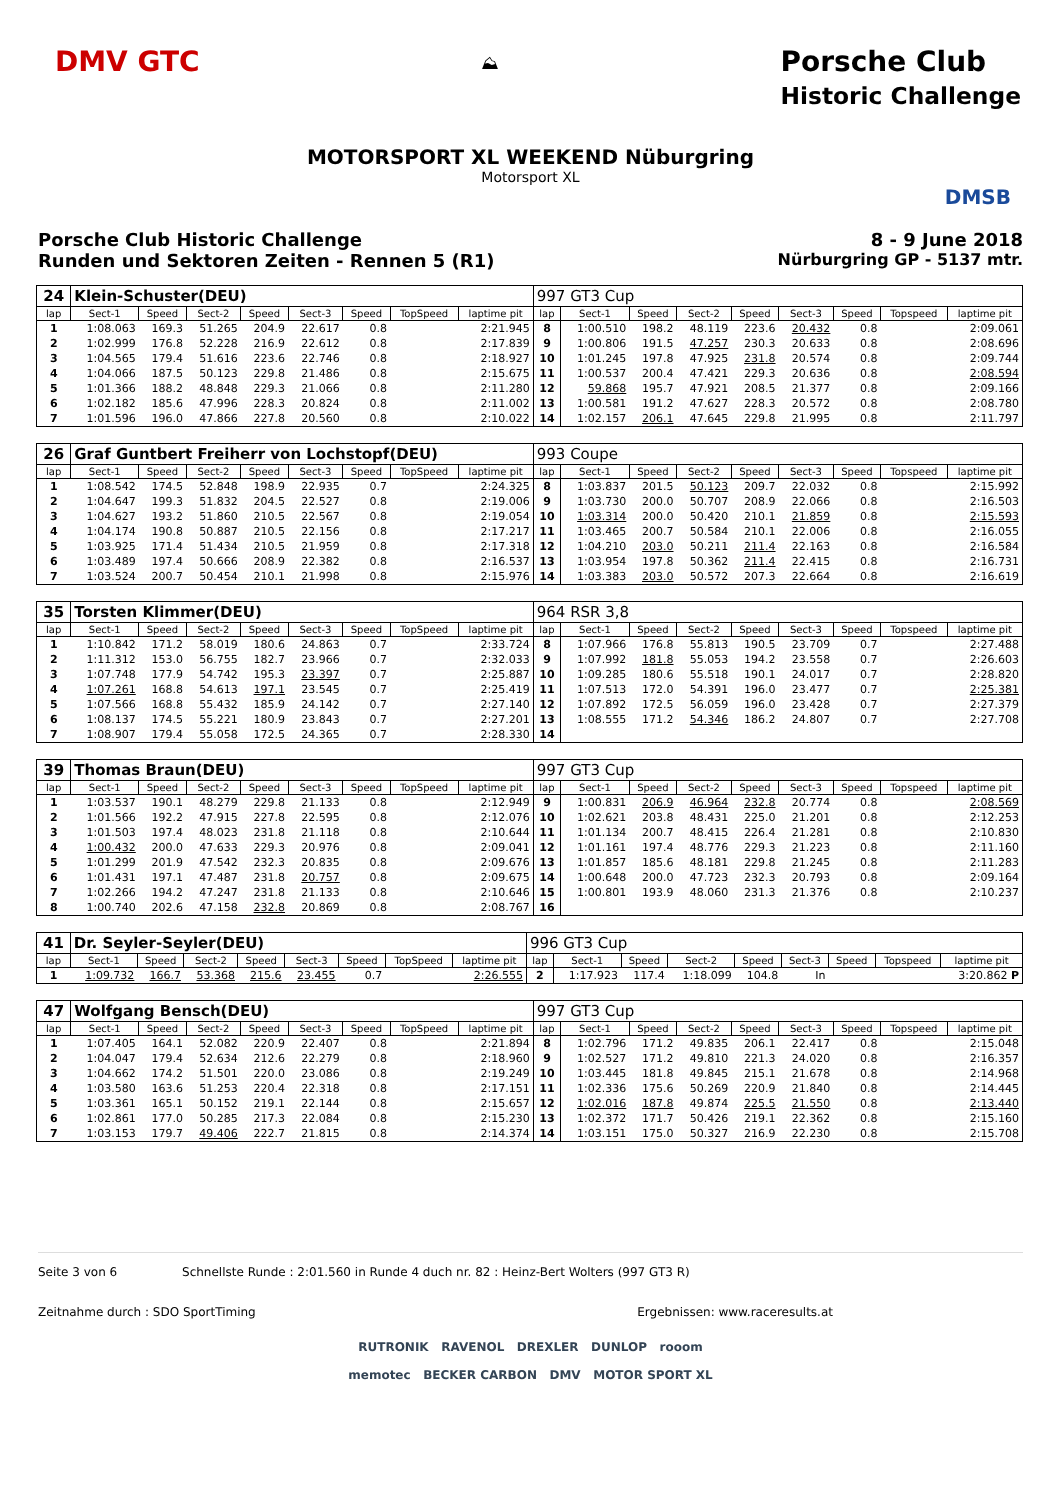DMV GTC ⛰ Porsche Club
Historic Challenge
MOTORSPORT XL WEEKEND Nüburgring
Motorsport XL
DMSB
Porsche Club Historic Challenge
Runden und Sektoren Zeiten - Rennen 5 (R1)
8 - 9 June 2018
Nürburgring GP - 5137 mtr.
| 24 | Klein-Schuster(DEU) | | | | | | | | 997 GT3 Cup | | | | | | | | |
| lap | Sect-1 | Speed | Sect-2 | Speed | Sect-3 | Speed | TopSpeed | laptime pit | lap | Sect-1 | Speed | Sect-2 | Speed | Sect-3 | Speed | Topspeed | laptime pit |
| 1 | 1:08.063 | 169.3 | 51.265 | 204.9 | 22.617 | 0.8 | | 2:21.945 | 8 | 1:00.510 | 198.2 | 48.119 | 223.6 | 20.432 | 0.8 | | 2:09.061 |
| 2 | 1:02.999 | 176.8 | 52.228 | 216.9 | 22.612 | 0.8 | | 2:17.839 | 9 | 1:00.806 | 191.5 | 47.257 | 230.3 | 20.633 | 0.8 | | 2:08.696 |
| 3 | 1:04.565 | 179.4 | 51.616 | 223.6 | 22.746 | 0.8 | | 2:18.927 | 10 | 1:01.245 | 197.8 | 47.925 | 231.8 | 20.574 | 0.8 | | 2:09.744 |
| 4 | 1:04.066 | 187.5 | 50.123 | 229.8 | 21.486 | 0.8 | | 2:15.675 | 11 | 1:00.537 | 200.4 | 47.421 | 229.3 | 20.636 | 0.8 | | 2:08.594 |
| 5 | 1:01.366 | 188.2 | 48.848 | 229.3 | 21.066 | 0.8 | | 2:11.280 | 12 | 59.868 | 195.7 | 47.921 | 208.5 | 21.377 | 0.8 | | 2:09.166 |
| 6 | 1:02.182 | 185.6 | 47.996 | 228.3 | 20.824 | 0.8 | | 2:11.002 | 13 | 1:00.581 | 191.2 | 47.627 | 228.3 | 20.572 | 0.8 | | 2:08.780 |
| 7 | 1:01.596 | 196.0 | 47.866 | 227.8 | 20.560 | 0.8 | | 2:10.022 | 14 | 1:02.157 | 206.1 | 47.645 | 229.8 | 21.995 | 0.8 | | 2:11.797 |
| 26 | Graf Guntbert Freiherr von Lochstopf(DEU) | | | | | | | | 993 Coupe | | | | | | | | |
| lap | Sect-1 | Speed | Sect-2 | Speed | Sect-3 | Speed | TopSpeed | laptime pit | lap | Sect-1 | Speed | Sect-2 | Speed | Sect-3 | Speed | Topspeed | laptime pit |
| 1 | 1:08.542 | 174.5 | 52.848 | 198.9 | 22.935 | 0.7 | | 2:24.325 | 8 | 1:03.837 | 201.5 | 50.123 | 209.7 | 22.032 | 0.8 | | 2:15.992 |
| 2 | 1:04.647 | 199.3 | 51.832 | 204.5 | 22.527 | 0.8 | | 2:19.006 | 9 | 1:03.730 | 200.0 | 50.707 | 208.9 | 22.066 | 0.8 | | 2:16.503 |
| 3 | 1:04.627 | 193.2 | 51.860 | 210.5 | 22.567 | 0.8 | | 2:19.054 | 10 | 1:03.314 | 200.0 | 50.420 | 210.1 | 21.859 | 0.8 | | 2:15.593 |
| 4 | 1:04.174 | 190.8 | 50.887 | 210.5 | 22.156 | 0.8 | | 2:17.217 | 11 | 1:03.465 | 200.7 | 50.584 | 210.1 | 22.006 | 0.8 | | 2:16.055 |
| 5 | 1:03.925 | 171.4 | 51.434 | 210.5 | 21.959 | 0.8 | | 2:17.318 | 12 | 1:04.210 | 203.0 | 50.211 | 211.4 | 22.163 | 0.8 | | 2:16.584 |
| 6 | 1:03.489 | 197.4 | 50.666 | 208.9 | 22.382 | 0.8 | | 2:16.537 | 13 | 1:03.954 | 197.8 | 50.362 | 211.4 | 22.415 | 0.8 | | 2:16.731 |
| 7 | 1:03.524 | 200.7 | 50.454 | 210.1 | 21.998 | 0.8 | | 2:15.976 | 14 | 1:03.383 | 203.0 | 50.572 | 207.3 | 22.664 | 0.8 | | 2:16.619 |
| 35 | Torsten Klimmer(DEU) | | | | | | | | 964 RSR 3,8 | | | | | | | | |
| lap | Sect-1 | Speed | Sect-2 | Speed | Sect-3 | Speed | TopSpeed | laptime pit | lap | Sect-1 | Speed | Sect-2 | Speed | Sect-3 | Speed | Topspeed | laptime pit |
| 1 | 1:10.842 | 171.2 | 58.019 | 180.6 | 24.863 | 0.7 | | 2:33.724 | 8 | 1:07.966 | 176.8 | 55.813 | 190.5 | 23.709 | 0.7 | | 2:27.488 |
| 2 | 1:11.312 | 153.0 | 56.755 | 182.7 | 23.966 | 0.7 | | 2:32.033 | 9 | 1:07.992 | 181.8 | 55.053 | 194.2 | 23.558 | 0.7 | | 2:26.603 |
| 3 | 1:07.748 | 177.9 | 54.742 | 195.3 | 23.397 | 0.7 | | 2:25.887 | 10 | 1:09.285 | 180.6 | 55.518 | 190.1 | 24.017 | 0.7 | | 2:28.820 |
| 4 | 1:07.261 | 168.8 | 54.613 | 197.1 | 23.545 | 0.7 | | 2:25.419 | 11 | 1:07.513 | 172.0 | 54.391 | 196.0 | 23.477 | 0.7 | | 2:25.381 |
| 5 | 1:07.566 | 168.8 | 55.432 | 185.9 | 24.142 | 0.7 | | 2:27.140 | 12 | 1:07.892 | 172.5 | 56.059 | 196.0 | 23.428 | 0.7 | | 2:27.379 |
| 6 | 1:08.137 | 174.5 | 55.221 | 180.9 | 23.843 | 0.7 | | 2:27.201 | 13 | 1:08.555 | 171.2 | 54.346 | 186.2 | 24.807 | 0.7 | | 2:27.708 |
| 7 | 1:08.907 | 179.4 | 55.058 | 172.5 | 24.365 | 0.7 | | 2:28.330 | 14 | | | | | | | | |
| 39 | Thomas Braun(DEU) | | | | | | | | 997 GT3 Cup | | | | | | | | |
| lap | Sect-1 | Speed | Sect-2 | Speed | Sect-3 | Speed | TopSpeed | laptime pit | lap | Sect-1 | Speed | Sect-2 | Speed | Sect-3 | Speed | Topspeed | laptime pit |
| 1 | 1:03.537 | 190.1 | 48.279 | 229.8 | 21.133 | 0.8 | | 2:12.949 | 9 | 1:00.831 | 206.9 | 46.964 | 232.8 | 20.774 | 0.8 | | 2:08.569 |
| 2 | 1:01.566 | 192.2 | 47.915 | 227.8 | 22.595 | 0.8 | | 2:12.076 | 10 | 1:02.621 | 203.8 | 48.431 | 225.0 | 21.201 | 0.8 | | 2:12.253 |
| 3 | 1:01.503 | 197.4 | 48.023 | 231.8 | 21.118 | 0.8 | | 2:10.644 | 11 | 1:01.134 | 200.7 | 48.415 | 226.4 | 21.281 | 0.8 | | 2:10.830 |
| 4 | 1:00.432 | 200.0 | 47.633 | 229.3 | 20.976 | 0.8 | | 2:09.041 | 12 | 1:01.161 | 197.4 | 48.776 | 229.3 | 21.223 | 0.8 | | 2:11.160 |
| 5 | 1:01.299 | 201.9 | 47.542 | 232.3 | 20.835 | 0.8 | | 2:09.676 | 13 | 1:01.857 | 185.6 | 48.181 | 229.8 | 21.245 | 0.8 | | 2:11.283 |
| 6 | 1:01.431 | 197.1 | 47.487 | 231.8 | 20.757 | 0.8 | | 2:09.675 | 14 | 1:00.648 | 200.0 | 47.723 | 232.3 | 20.793 | 0.8 | | 2:09.164 |
| 7 | 1:02.266 | 194.2 | 47.247 | 231.8 | 21.133 | 0.8 | | 2:10.646 | 15 | 1:00.801 | 193.9 | 48.060 | 231.3 | 21.376 | 0.8 | | 2:10.237 |
| 8 | 1:00.740 | 202.6 | 47.158 | 232.8 | 20.869 | 0.8 | | 2:08.767 | 16 | | | | | | | | |
| 41 | Dr. Seyler-Seyler(DEU) | | | | | | | | 996 GT3 Cup | | | | | | | | |
| lap | Sect-1 | Speed | Sect-2 | Speed | Sect-3 | Speed | TopSpeed | laptime pit | lap | Sect-1 | Speed | Sect-2 | Speed | Sect-3 | Speed | Topspeed | laptime pit |
| 1 | 1:09.732 | 166.7 | 53.368 | 215.6 | 23.455 | 0.7 | | 2:26.555 | 2 | 1:17.923 | 117.4 | 1:18.099 | 104.8 | In | | | 3:20.862 P |
| 47 | Wolfgang Bensch(DEU) | | | | | | | | 997 GT3 Cup | | | | | | | | |
| lap | Sect-1 | Speed | Sect-2 | Speed | Sect-3 | Speed | TopSpeed | laptime pit | lap | Sect-1 | Speed | Sect-2 | Speed | Sect-3 | Speed | Topspeed | laptime pit |
| 1 | 1:07.405 | 164.1 | 52.082 | 220.9 | 22.407 | 0.8 | | 2:21.894 | 8 | 1:02.796 | 171.2 | 49.835 | 206.1 | 22.417 | 0.8 | | 2:15.048 |
| 2 | 1:04.047 | 179.4 | 52.634 | 212.6 | 22.279 | 0.8 | | 2:18.960 | 9 | 1:02.527 | 171.2 | 49.810 | 221.3 | 24.020 | 0.8 | | 2:16.357 |
| 3 | 1:04.662 | 174.2 | 51.501 | 220.0 | 23.086 | 0.8 | | 2:19.249 | 10 | 1:03.445 | 181.8 | 49.845 | 215.1 | 21.678 | 0.8 | | 2:14.968 |
| 4 | 1:03.580 | 163.6 | 51.253 | 220.4 | 22.318 | 0.8 | | 2:17.151 | 11 | 1:02.336 | 175.6 | 50.269 | 220.9 | 21.840 | 0.8 | | 2:14.445 |
| 5 | 1:03.361 | 165.1 | 50.152 | 219.1 | 22.144 | 0.8 | | 2:15.657 | 12 | 1:02.016 | 187.8 | 49.874 | 225.5 | 21.550 | 0.8 | | 2:13.440 |
| 6 | 1:02.861 | 177.0 | 50.285 | 217.3 | 22.084 | 0.8 | | 2:15.230 | 13 | 1:02.372 | 171.7 | 50.426 | 219.1 | 22.362 | 0.8 | | 2:15.160 |
| 7 | 1:03.153 | 179.7 | 49.406 | 222.7 | 21.815 | 0.8 | | 2:14.374 | 14 | 1:03.151 | 175.0 | 50.327 | 216.9 | 22.230 | 0.8 | | 2:15.708 |
Seite 3 von 6 Schnellste Runde : 2:01.560 in Runde 4 duch nr. 82 : Heinz-Bert Wolters (997 GT3 R)
Zeitnahme durch : SDO SportTiming Ergebnissen: www.raceresults.at
RUTRONIK RAVENOL DREXLER DUNLOP rooom
memotec BECKER CARBON DMV MOTOR SPORT XL